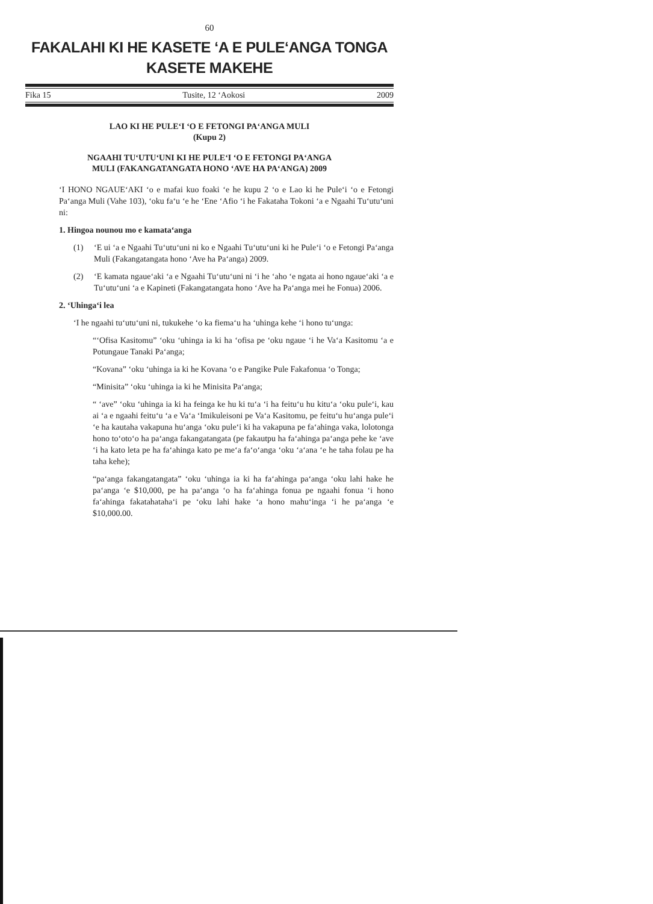60
FAKALAHI KI HE KASETE ‘A E PULE‘ANGA TONGA
KASETE MAKEHE
Fika 15 Tusite, 12 ‘Aokosi 2009
LAO KI HE PULE‘I ‘O E FETONGI PA‘ANGA MULI
(Kupu 2)
NGAAHI TU‘UTU‘UNI KI HE PULE‘I ‘O E FETONGI PA‘ANGA
MULI (FAKANGATANGATA HONO ‘AVE HA PA‘ANGA) 2009
‘I HONO NGAUE‘AKI ‘o e mafai kuo foaki ‘e he kupu 2 ‘o e Lao ki he Pule‘i ‘o e Fetongi Pa‘anga Muli (Vahe 103), ‘oku fa‘u ‘e he ‘Ene ‘Afio ‘i he Fakataha Tokoni ‘a e Ngaahi Tu‘utu‘uni ni:
1. Hingoa nounou mo e kamata‘anga
(1) ‘E ui ‘a e Ngaahi Tu‘utu‘uni ni ko e Ngaahi Tu‘utu‘uni ki he Pule‘i ‘o e Fetongi Pa‘anga Muli (Fakangatangata hono ‘Ave ha Pa‘anga) 2009.
(2) ‘E kamata ngaue‘aki ‘a e Ngaahi Tu‘utu‘uni ni ‘i he ‘aho ‘e ngata ai hono ngaue‘aki ‘a e Tu‘utu‘uni ‘a e Kapineti (Fakangatangata hono ‘Ave ha Pa‘anga mei he Fonua) 2006.
2. ‘Uhinga‘i lea
‘I he ngaahi tu‘utu‘uni ni, tukukehe ‘o ka fiema‘u ha ‘uhinga kehe ‘i hono tu‘unga:
“‘Ofisa Kasitomu” ‘oku ‘uhinga ia ki ha ‘ofisa pe ‘oku ngaue ‘i he Va‘a Kasitomu ‘a e Potungaue Tanaki Pa‘anga;
“Kovana” ‘oku ‘uhinga ia ki he Kovana ‘o e Pangike Pule Fakafonua ‘o Tonga;
“Minisita” ‘oku ‘uhinga ia ki he Minisita Pa‘anga;
“ ‘ave” ‘oku ‘uhinga ia ki ha feinga ke hu ki tu‘a ‘i ha feitu‘u hu kitu‘a ‘oku pule‘i, kau ai ‘a e ngaahi feitu‘u ‘a e Va‘a ‘Imikuleisoni pe Va‘a Kasitomu, pe feitu‘u hu‘anga pule‘i ‘e ha kautaha vakapuna hu‘anga ‘oku pule‘i ki ha vakapuna pe fa‘ahinga vaka, lolotonga hono to‘oto‘o ha pa‘anga fakangatangata (pe fakautpu ha fa‘ahinga pa‘anga pehe ke ‘ave ‘i ha kato leta pe ha fa‘ahinga kato pe me‘a fa‘o‘anga ‘oku ‘a‘ana ‘e he taha folau pe ha taha kehe);
“pa‘anga fakangatangata” ‘oku ‘uhinga ia ki ha fa‘ahinga pa‘anga ‘oku lahi hake he pa‘anga ‘e $10,000, pe ha pa‘anga ‘o ha fa‘ahinga fonua pe ngaahi fonua ‘i hono fa‘ahinga fakatahataha‘i pe ‘oku lahi hake ‘a hono mahu‘inga ‘i he pa‘anga ‘e $10,000.00.